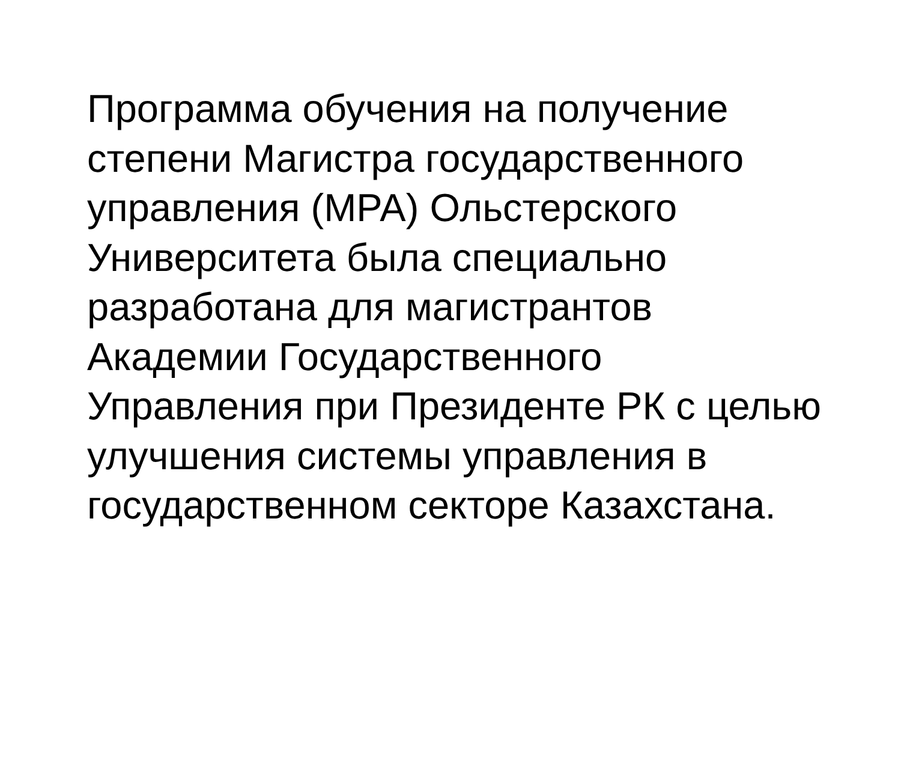Программа обучения на получение
степени Магистра государственного
управления (МРА) Ольстерского
Университета была специально
разработана для магистрантов
Академии Государственного
Управления при Президенте РК с целью
улучшения системы управления в
государственном секторе Казахстана.